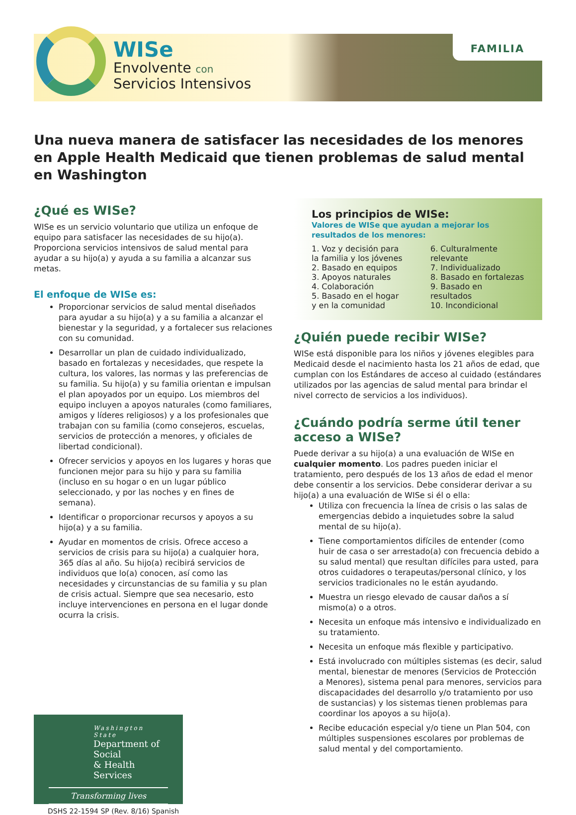WISe
Envolvente con
Servicios Intensivos
FAMILIA
Una nueva manera de satisfacer las necesidades de los menores en Apple Health Medicaid que tienen problemas de salud mental en Washington
¿Qué es WISe?
WISe es un servicio voluntario que utiliza un enfoque de equipo para satisfacer las necesidades de su hijo(a). Proporciona servicios intensivos de salud mental para ayudar a su hijo(a) y ayuda a su familia a alcanzar sus metas.
El enfoque de WISe es:
Proporcionar servicios de salud mental diseñados para ayudar a su hijo(a) y a su familia a alcanzar el bienestar y la seguridad, y a fortalecer sus relaciones con su comunidad.
Desarrollar un plan de cuidado individualizado, basado en fortalezas y necesidades, que respete la cultura, los valores, las normas y las preferencias de su familia. Su hijo(a) y su familia orientan e impulsan el plan apoyados por un equipo. Los miembros del equipo incluyen a apoyos naturales (como familiares, amigos y líderes religiosos) y a los profesionales que trabajan con su familia (como consejeros, escuelas, servicios de protección a menores, y oficiales de libertad condicional).
Ofrecer servicios y apoyos en los lugares y horas que funcionen mejor para su hijo y para su familia (incluso en su hogar o en un lugar público seleccionado, y por las noches y en fines de semana).
Identificar o proporcionar recursos y apoyos a su hijo(a) y a su familia.
Ayudar en momentos de crisis. Ofrece acceso a servicios de crisis para su hijo(a) a cualquier hora, 365 días al año. Su hijo(a) recibirá servicios de individuos que lo(a) conocen, así como las necesidades y circunstancias de su familia y su plan de crisis actual. Siempre que sea necesario, esto incluye intervenciones en persona en el lugar donde ocurra la crisis.
Washington State
Department of Social
& Health Services
Transforming lives
DSHS 22-1594 SP (Rev. 8/16) Spanish
Los principios de WISe:
Valores de WISe que ayudan a mejorar los resultados de los menores:
1. Voz y decisión para la familia y los jóvenes
2. Basado en equipos
3. Apoyos naturales
4. Colaboración
5. Basado en el hogar y en la comunidad
6. Culturalmente relevante
7. Individualizado
8. Basado en fortalezas
9. Basado en resultados
10. Incondicional
¿Quién puede recibir WISe?
WISe está disponible para los niños y jóvenes elegibles para Medicaid desde el nacimiento hasta los 21 años de edad, que cumplan con los Estándares de acceso al cuidado (estándares utilizados por las agencias de salud mental para brindar el nivel correcto de servicios a los individuos).
¿Cuándo podría serme útil tener acceso a WISe?
Puede derivar a su hijo(a) a una evaluación de WISe en cualquier momento. Los padres pueden iniciar el tratamiento, pero después de los 13 años de edad el menor debe consentir a los servicios. Debe considerar derivar a su hijo(a) a una evaluación de WISe si él o ella:
Utiliza con frecuencia la línea de crisis o las salas de emergencias debido a inquietudes sobre la salud mental de su hijo(a).
Tiene comportamientos difíciles de entender (como huir de casa o ser arrestado(a) con frecuencia debido a su salud mental) que resultan difíciles para usted, para otros cuidadores o terapeutas/personal clínico, y los servicios tradicionales no le están ayudando.
Muestra un riesgo elevado de causar daños a sí mismo(a) o a otros.
Necesita un enfoque más intensivo e individualizado en su tratamiento.
Necesita un enfoque más flexible y participativo.
Está involucrado con múltiples sistemas (es decir, salud mental, bienestar de menores (Servicios de Protección a Menores), sistema penal para menores, servicios para discapacidades del desarrollo y/o tratamiento por uso de sustancias) y los sistemas tienen problemas para coordinar los apoyos a su hijo(a).
Recibe educación especial y/o tiene un Plan 504, con múltiples suspensiones escolares por problemas de salud mental y del comportamiento.